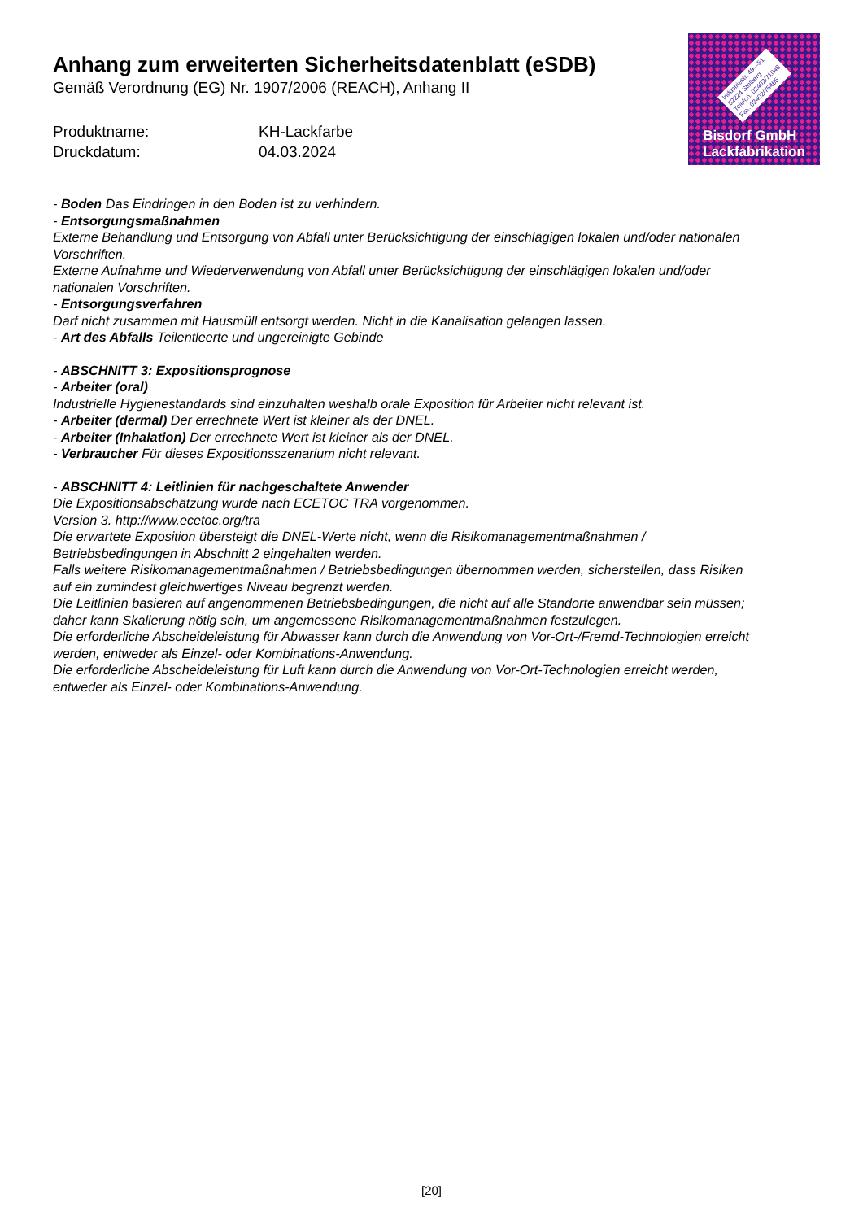Anhang zum erweiterten Sicherheitsdatenblatt (eSDB)
Gemäß Verordnung (EG) Nr. 1907/2006 (REACH), Anhang II
Produktname: KH-Lackfarbe
Druckdatum: 04.03.2024
Industriestr. 49—51
52224 Stolberg
Telefon: 02402/71048
Fax: 02402/75465
Bisdorf GmbH
Lackfabrikation
- Boden Das Eindringen in den Boden ist zu verhindern.
- Entsorgungsmaßnahmen
Externe Behandlung und Entsorgung von Abfall unter Berücksichtigung der einschlägigen lokalen und/oder nationalen Vorschriften.
Externe Aufnahme und Wiederverwendung von Abfall unter Berücksichtigung der einschlägigen lokalen und/oder nationalen Vorschriften.
- Entsorgungsverfahren
Darf nicht zusammen mit Hausmüll entsorgt werden. Nicht in die Kanalisation gelangen lassen.
- Art des Abfalls Teilentleerte und ungereinigte Gebinde
- ABSCHNITT 3: Expositionsprognose
- Arbeiter (oral)
Industrielle Hygienestandards sind einzuhalten weshalb orale Exposition für Arbeiter nicht relevant ist.
- Arbeiter (dermal) Der errechnete Wert ist kleiner als der DNEL.
- Arbeiter (Inhalation) Der errechnete Wert ist kleiner als der DNEL.
- Verbraucher Für dieses Expositionsszenarium nicht relevant.
- ABSCHNITT 4: Leitlinien für nachgeschaltete Anwender
Die Expositionsabschätzung wurde nach ECETOC TRA vorgenommen.
Version 3. http://www.ecetoc.org/tra
Die erwartete Exposition übersteigt die DNEL-Werte nicht, wenn die Risikomanagementmaßnahmen / Betriebsbedingungen in Abschnitt 2 eingehalten werden.
Falls weitere Risikomanagementmaßnahmen / Betriebsbedingungen übernommen werden, sicherstellen, dass Risiken auf ein zumindest gleichwertiges Niveau begrenzt werden.
Die Leitlinien basieren auf angenommenen Betriebsbedingungen, die nicht auf alle Standorte anwendbar sein müssen; daher kann Skalierung nötig sein, um angemessene Risikomanagementmaßnahmen festzulegen.
Die erforderliche Abscheideleistung für Abwasser kann durch die Anwendung von Vor-Ort-/Fremd-Technologien erreicht werden, entweder als Einzel- oder Kombinations-Anwendung.
Die erforderliche Abscheideleistung für Luft kann durch die Anwendung von Vor-Ort-Technologien erreicht werden, entweder als Einzel- oder Kombinations-Anwendung.
[20]